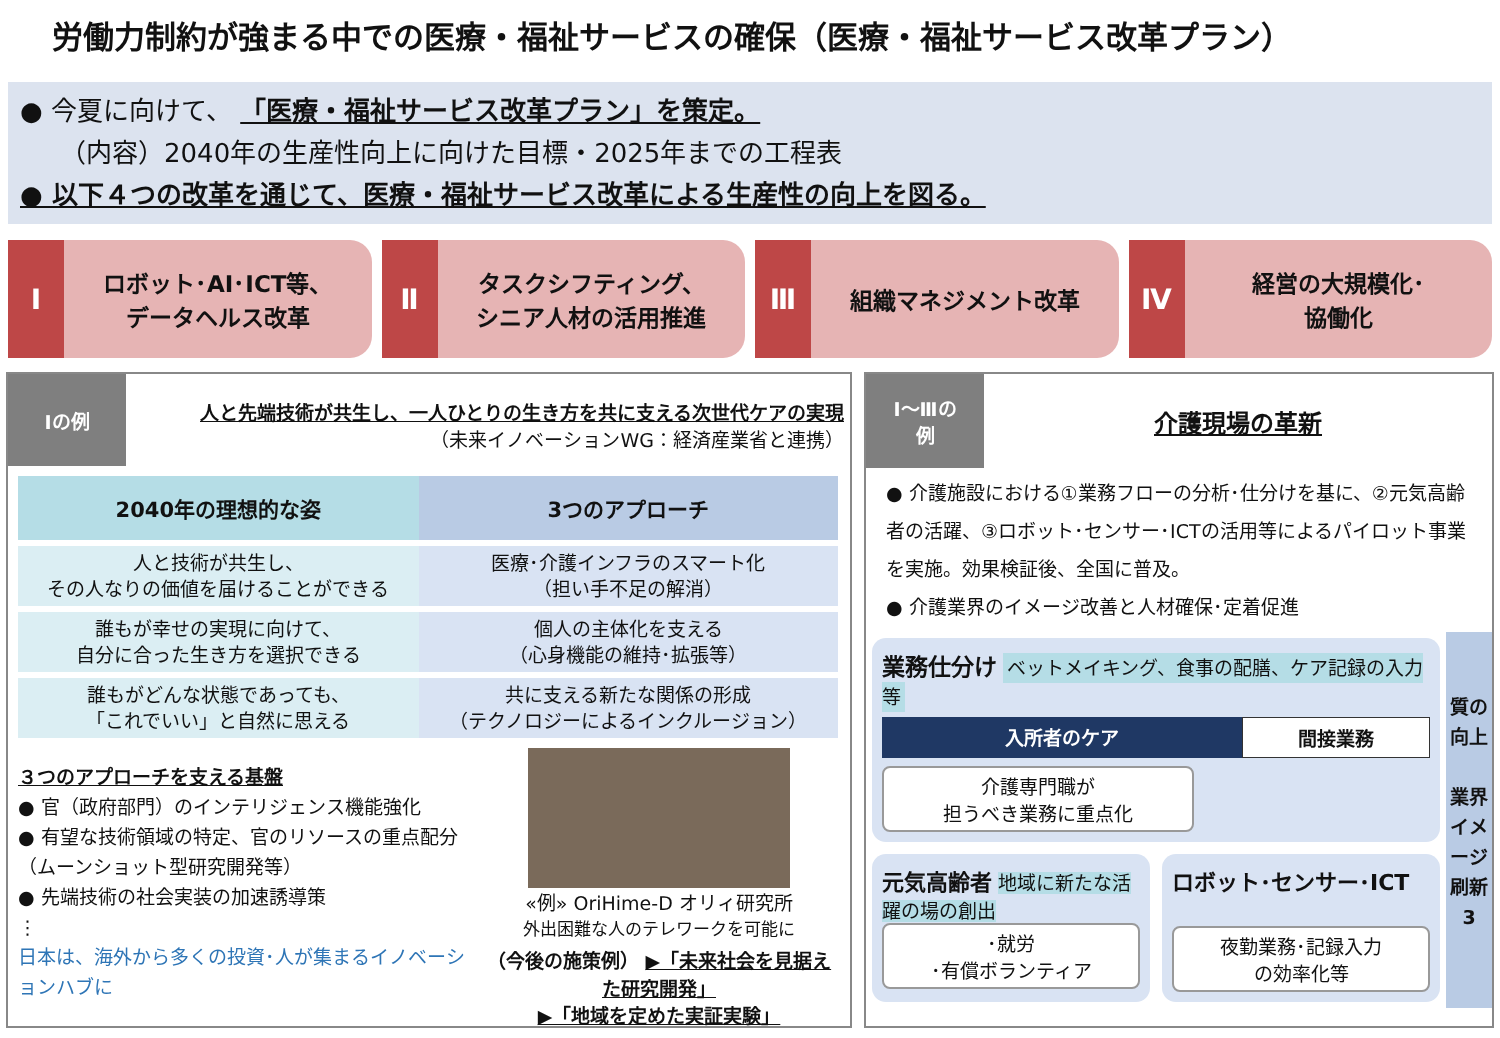労働力制約が強まる中での医療・福祉サービスの確保（医療・福祉サービス改革プラン）
● 今夏に向けて、 「医療・福祉サービス改革プラン」を策定。
（内容）2040年の生産性向上に向けた目標・2025年までの工程表
● 以下４つの改革を通じて、医療・福祉サービス改革による生産性の向上を図る。
Ⅰ
ロボット･AI･ICT等、
データヘルス改革
Ⅱ
タスクシフティング、
シニア人材の活用推進
Ⅲ
組織マネジメント改革
Ⅳ
経営の大規模化･
協働化
Ⅰの例
人と先端技術が共生し、一人ひとりの生き方を共に支える次世代ケアの実現
（未来イノベーションWG：経済産業省と連携）
| 2040年の理想的な姿 | 3つのアプローチ |
| --- | --- |
| 人と技術が共生し、 その人なりの価値を届けることができる | 医療･介護インフラのスマート化 （担い手不足の解消） |
| 誰もが幸せの実現に向けて、 自分に合った生き方を選択できる | 個人の主体化を支える （心身機能の維持･拡張等） |
| 誰もがどんな状態であっても、 「これでいい」と自然に思える | 共に支える新たな関係の形成 （テクノロジーによるインクルージョン） |
３つのアプローチを支える基盤
● 官（政府部門）のインテリジェンス機能強化
● 有望な技術領域の特定、官のリソースの重点配分（ムーンショット型研究開発等）
● 先端技術の社会実装の加速誘導策
⋮
日本は、海外から多くの投資･人が集まるイノベーションハブに
«例» OriHime-D オリィ研究所
外出困難な人のテレワークを可能に
（今後の施策例） ▶「未来社会を見据えた研究開発」
▶「地域を定めた実証実験」
Ⅰ～Ⅲの
例
介護現場の革新
● 介護施設における①業務フローの分析･仕分けを基に、②元気高齢者の活躍、③ロボット･センサー･ICTの活用等によるパイロット事業を実施。効果検証後、全国に普及。
● 介護業界のイメージ改善と人材確保･定着促進
業務仕分け ベットメイキング、食事の配膳、ケア記録の入力等
入所者のケア 間接業務
介護専門職が
担うべき業務に重点化
元気高齢者 地域に新たな活躍の場の創出
･就労
･有償ボランティア
ロボット･センサー･ICT
夜勤業務･記録入力
の効率化等
質の向上
業界イメージ刷新
3